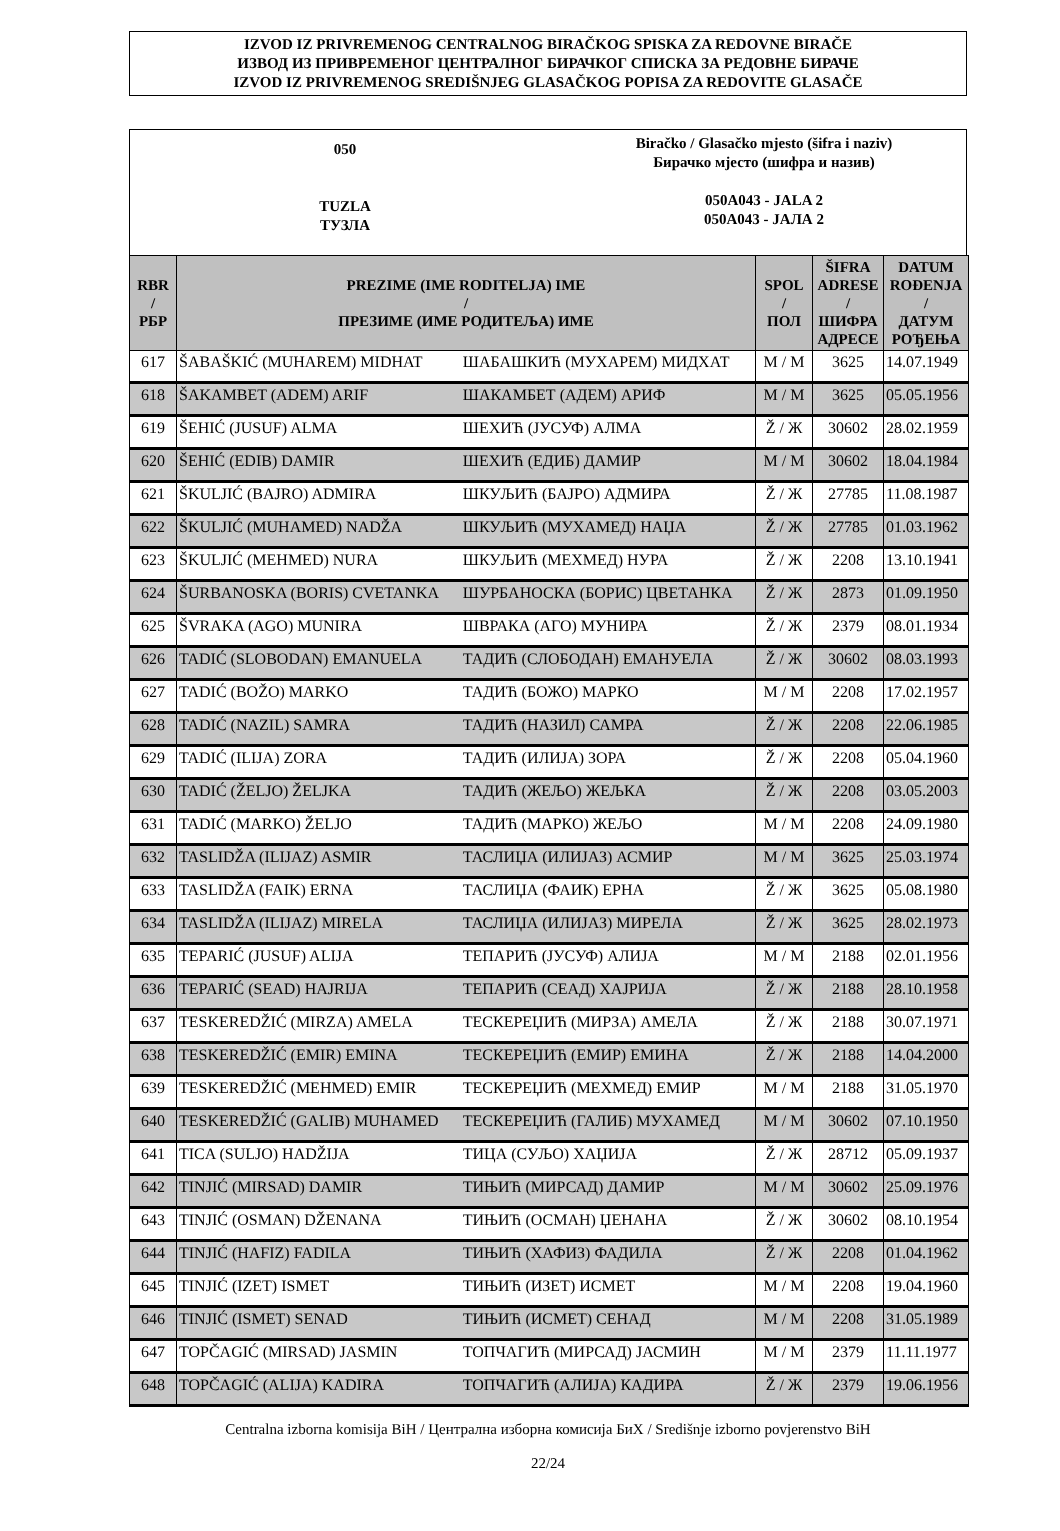IZVOD IZ PRIVREMENOG CENTRALNOG BIRAČKOG SPISKA ZA REDOVNE BIRAČE
ИЗВОД ИЗ ПРИВРЕМЕНОГ ЦЕНТРАЛНОГ БИРАЧКОГ СПИСКА ЗА РЕДОВНЕ БИРАЧЕ
IZVOD IZ PRIVREMENOG SREDIŠNJEG GLASAČKOG POPISA ZA REDOVITE GLASAČE
050
TUZLA
ТУЗЛА
Biračko / Glasačko mjesto (šifra i naziv)
Бирачко мјесто (шифра и назив)
050A043 - JALA 2
050A043 - ЈАЛА 2
| RBR / РБР | PREZIME (IME RODITELJA) IME / ПРЕЗИМЕ (ИМЕ РОДИТЕЉА) ИМЕ | | SPOL / ПОЛ | ŠIFRA ADRESE / ШИФРА АДРЕСЕ | DATUM ROĐENJA / ДАТУМ РОЂЕЊА |
| --- | --- | --- | --- | --- | --- |
| 617 | ŠABAŠKIĆ (MUHAREM) MIDHAT | ШАБАШКИЋ (МУХАРЕМ) МИДХАТ | M / М | 3625 | 14.07.1949 |
| 618 | ŠAKAMBET (ADEM) ARIF | ШАКАМБЕТ (АДЕМ) АРИФ | M / М | 3625 | 05.05.1956 |
| 619 | ŠEHIĆ (JUSUF) ALMA | ШЕХИЋ (ЈУСУФ) АЛМА | Ž / Ж | 30602 | 28.02.1959 |
| 620 | ŠEHIĆ (EDIB) DAMIR | ШЕХИЋ (ЕДИБ) ДАМИР | M / М | 30602 | 18.04.1984 |
| 621 | ŠKULJIĆ (BAJRO) ADMIRA | ШКУЉИЋ (БАЈРО) АДМИРА | Ž / Ж | 27785 | 11.08.1987 |
| 622 | ŠKULJIĆ (MUHAMED) NADŽA | ШКУЉИЋ (МУХАМЕД) НАЏА | Ž / Ж | 27785 | 01.03.1962 |
| 623 | ŠKULJIĆ (MEHMED) NURA | ШКУЉИЋ (МЕХМЕД) НУРА | Ž / Ж | 2208 | 13.10.1941 |
| 624 | ŠURBANOSKA (BORIS) CVETANKA | ШУРБАНОСКА (БОРИС) ЦВЕТАНКА | Ž / Ж | 2873 | 01.09.1950 |
| 625 | ŠVRAKA (AGO) MUNIRA | ШВРАКА (АГО) МУНИРА | Ž / Ж | 2379 | 08.01.1934 |
| 626 | TADIĆ (SLOBODAN) EMANUELA | ТАДИЋ (СЛОБОДАН) ЕМАНУЕЛА | Ž / Ж | 30602 | 08.03.1993 |
| 627 | TADIĆ (BOŽO) MARKO | ТАДИЋ (БОЖО) МАРКО | M / М | 2208 | 17.02.1957 |
| 628 | TADIĆ (NAZIL) SAMRA | ТАДИЋ (НАЗИЛ) САМРА | Ž / Ж | 2208 | 22.06.1985 |
| 629 | TADIĆ (ILIJA) ZORA | ТАДИЋ (ИЛИЈА) ЗОРА | Ž / Ж | 2208 | 05.04.1960 |
| 630 | TADIĆ (ŽELJO) ŽELJKA | ТАДИЋ (ЖЕЉО) ЖЕЉКА | Ž / Ж | 2208 | 03.05.2003 |
| 631 | TADIĆ (MARKO) ŽELJO | ТАДИЋ (МАРКО) ЖЕЉО | M / М | 2208 | 24.09.1980 |
| 632 | TASLIDŽA (ILIJAZ) ASMIR | ТАСЛИЏА (ИЛИЈАЗ) АСМИР | M / М | 3625 | 25.03.1974 |
| 633 | TASLIDŽA (FAIK) ERNA | ТАСЛИЏА (ФАИК) ЕРНА | Ž / Ж | 3625 | 05.08.1980 |
| 634 | TASLIDŽA (ILIJAZ) MIRELA | ТАСЛИЏА (ИЛИЈАЗ) МИРЕЛА | Ž / Ж | 3625 | 28.02.1973 |
| 635 | TEPARIĆ (JUSUF) ALIJA | ТЕПАРИЋ (ЈУСУФ) АЛИЈА | M / М | 2188 | 02.01.1956 |
| 636 | TEPARIĆ (SEAD) HAJRIJA | ТЕПАРИЋ (СЕАД) ХАЈРИЈА | Ž / Ж | 2188 | 28.10.1958 |
| 637 | TESKEREDŽIĆ (MIRZA) AMELA | ТЕСКЕРЕЏИЋ (МИРЗА) АМЕЛА | Ž / Ж | 2188 | 30.07.1971 |
| 638 | TESKEREDŽIĆ (EMIR) EMINA | ТЕСКЕРЕЏИЋ (ЕМИР) ЕМИНА | Ž / Ж | 2188 | 14.04.2000 |
| 639 | TESKEREDŽIĆ (MEHMED) EMIR | ТЕСКЕРЕЏИЋ (МЕХМЕД) ЕМИР | M / М | 2188 | 31.05.1970 |
| 640 | TESKEREDŽIĆ (GALIB) MUHAMED | ТЕСКЕРЕЏИЋ (ГАЛИБ) МУХАМЕД | M / М | 30602 | 07.10.1950 |
| 641 | TICA (SULJO) HADŽIJA | ТИЦА (СУЉО) ХАЏИЈА | Ž / Ж | 28712 | 05.09.1937 |
| 642 | TINJIĆ (MIRSAD) DAMIR | ТИЊИЋ (МИРСАД) ДАМИР | M / М | 30602 | 25.09.1976 |
| 643 | TINJIĆ (OSMAN) DŽENANA | ТИЊИЋ (ОСМАН) ЏЕНАНА | Ž / Ж | 30602 | 08.10.1954 |
| 644 | TINJIĆ (HAFIZ) FADILA | ТИЊИЋ (ХАФИЗ) ФАДИЛА | Ž / Ж | 2208 | 01.04.1962 |
| 645 | TINJIĆ (IZET) ISMET | ТИЊИЋ (ИЗЕТ) ИСМЕТ | M / М | 2208 | 19.04.1960 |
| 646 | TINJIĆ (ISMET) SENAD | ТИЊИЋ (ИСМЕТ) СЕНАД | M / М | 2208 | 31.05.1989 |
| 647 | TOPČAGIĆ (MIRSAD) JASMIN | ТОПЧАГИЋ (МИРСАД) ЈАСМИН | M / М | 2379 | 11.11.1977 |
| 648 | TOPČAGIĆ (ALIJA) KADIRA | ТОПЧАГИЋ (АЛИЈА) КАДИРА | Ž / Ж | 2379 | 19.06.1956 |
Centralna izborna komisija BiH / Централна изборна комисија БиХ / Središnje izborno povjerenstvo BiH
22/24